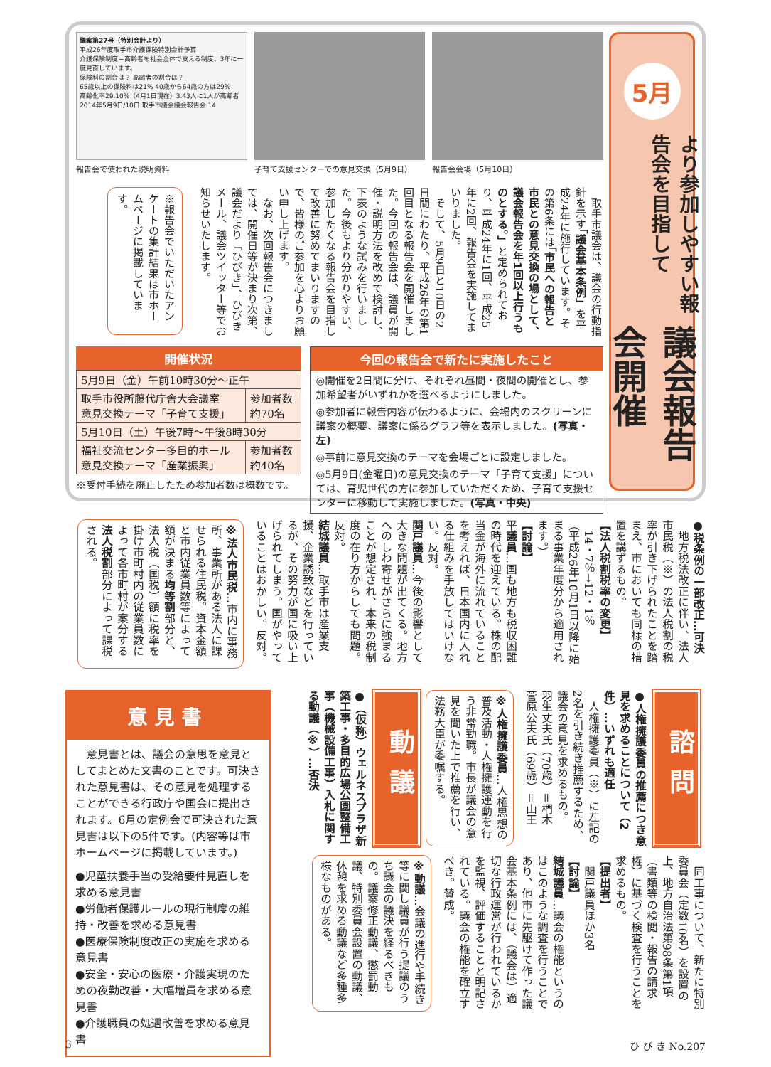5月
議会報告会開催
より参加しやすい報告会を目指して
議案第27号（特別会計より）
平成26年度取手市介護保険特別会計予算
介護保険制度＝高齢者を社会全体で支える制度、3年に一度見直しています。
保険料の割合は？ 高齢者の割合は？
65歳以上の保険料は21% 40歳から64歳の方は29%
高齢化率29.10%（4月1日現在）3.43人に1人が高齢者
2014年5月9日/10日 取手市議会議会報告会 14
報告会で使われた説明資料
子育て支援センターでの意見交換（5月9日）
報告会会場（5月10日）
　取手市議会は、議会の行動指針を示す「議会基本条例」を平成24年に施行しています。その第6条には「市民への報告と市民との意見交換の場として、議会報告会を年1回以上行うものとする。」と定められており、平成24年に1回、平成25年に2回、報告会を実施してまいりました。
　そして、5月9日と10日の2日間にわたり、平成26年の第1回目となる報告会を開催しました。今回の報告会は、議員が開催・説明方法を改めて検討し、下表のような試みを行いました。今後もより分かりやすい、参加したくなる報告会を目指して改善に努めてまいりますので、皆様のご参加を心よりお願い申し上げます。
　なお、次回報告会につきましては、開催日等が決まり次第、議会だより「ひびき」、ひびきメール、議会ツイッター等でお知らせいたします。
※報告会でいただいたアンケートの集計結果は市ホームページに掲載しています。
開催状況
| 5月9日（金）午前10時30分～正午 | |
| 取手市役所藤代庁舎大会議室 意見交換テーマ「子育て支援」 | 参加者数 約70名 |
| 5月10日（土）午後7時～午後8時30分 | |
| 福祉交流センター多目的ホール 意見交換テーマ「産業振興」 | 参加者数 約40名 |
※受付手続を廃止したため参加者数は概数です。
今回の報告会で新たに実施したこと
◎開催を2日間に分け、それぞれ昼間・夜間の開催とし、参加希望者がいずれかを選べるようにしました。
◎参加者に報告内容が伝わるように、会場内のスクリーンに議案の概要、議案に係るグラフ等を表示しました。(写真・左)
◎事前に意見交換のテーマを会場ごとに設定しました。
◎5月9日(金曜日)の意見交換のテーマ「子育て支援」については、育児世代の方に参加していただくため、子育て支援センターに移動して実施しました。(写真・中央)
●税条例の一部改正…可決
　地方税法改正に伴い、法人市民税（※）の法人税割の税率が引き下げられたことを踏まえ、市においても同様の措置を講ずるもの。
【法人税割税率の変更】
　14・7％→12・1％
（平成26年10月1日以降に始まる事業年度分から適用されます。）
【討論】
平議員…国も地方も税収困難の時代を迎えている。株の配当金が海外に流れていることを考えれば、日本国内に入れる仕組みを手放してはいけない。反対。
関戸議員…今後の影響として大きな問題が出てくる。地方へのしわ寄せがさらに強まることが想定され、本来の税制度の在り方からしても問題。反対。
結城議員…取手市は産業支援、企業誘致などを行っているが、その努力が国に吸い上げられてしまう。国がやっていることはおかしい。反対。
※法人市民税…市内に事務所、事業所がある法人に課せられる住民税。資本金額と市内従業員数等によって額が決まる均等割部分と、法人税（国税）額に税率を掛け市町村内の従業員数によって各市町村が案分する法人税割部分によって課税される。
諮問
●人権擁護委員の推薦につき意見を求めることについて（2件）…いずれも適任
　人権擁護委員（※）に左記の2名を引き続き推薦するため、議会の意見を求めるもの。
羽生丈夫氏（70歳）＝椚木
菅原公夫氏（69歳）＝山王
※人権擁護委員…人権思想の普及活動・人権擁護運動を行う非常勤職。市長が議会の意見を聞いた上で推薦を行い、法務大臣が委嘱する。
動議
●（仮称）ウェルネスプラザ新築工事・多目的広場公園整備工事（機械設備工事）入札に関する動議（※）…否決
　同工事について、新たに特別委員会（定数10名）を設置の上、地方自治法第98条第1項（書類等の検閲・報告の請求権）に基づく検査を行うことを求めるもの。
【提出者】
　関戸議員ほか3名
【討論】
結城議員…議会の権能というのはこのような調査を行うことであり、他市に先駆けて作った議会基本条例には、（議会は）適切な行政運営が行われているかを監視、評価することと明記されている。議会の権能を確立すべき。賛成。
※動議…会議の進行や手続き等に関し議員が行う提議のうち議会の議決を経るべきもの。議案修正動議、懲罰動議、特別委員会設置の動議、休憩を求める動議など多種多様なものがある。
意見書
　意見書とは、議会の意思を意見としてまとめた文書のことです。可決された意見書は、その意見を処理することができる行政庁や国会に提出されます。6月の定例会で可決された意見書は以下の5件です。(内容等は市ホームページに掲載しています。)
●児童扶養手当の受給要件見直しを求める意見書
●労働者保護ルールの現行制度の維持・改善を求める意見書
●医療保険制度改正の実施を求める意見書
●安全・安心の医療・介護実現のための夜勤改善・大幅増員を求める意見書
●介護職員の処遇改善を求める意見書
3 ひ び き No.207